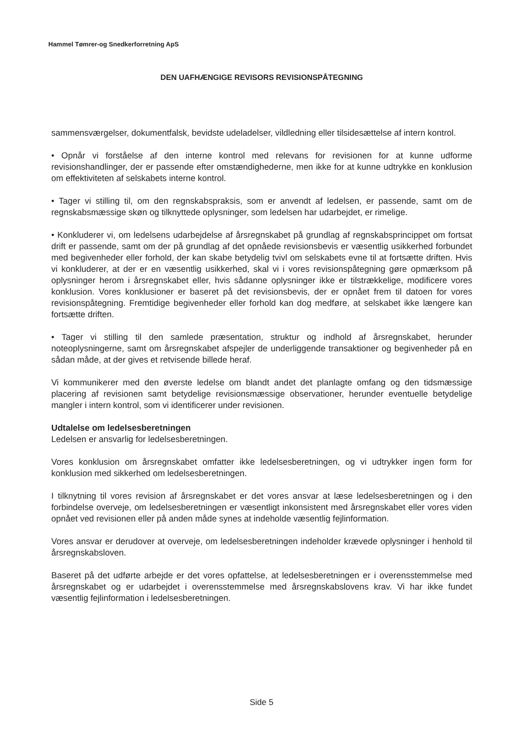Hammel Tømrer-og Snedkerforretning ApS
DEN UAFHÆNGIGE REVISORS REVISIONSPÅTEGNING
sammensværgelser, dokumentfalsk, bevidste udeladelser, vildledning eller tilsidesættelse af intern kontrol.
• Opnår vi forståelse af den interne kontrol med relevans for revisionen for at kunne udforme revisionshandlinger, der er passende efter omstændighederne, men ikke for at kunne udtrykke en konklusion om effektiviteten af selskabets interne kontrol.
• Tager vi stilling til, om den regnskabspraksis, som er anvendt af ledelsen, er passende, samt om de regnskabsmæssige skøn og tilknyttede oplysninger, som ledelsen har udarbejdet, er rimelige.
• Konkluderer vi, om ledelsens udarbejdelse af årsregnskabet på grundlag af regnskabsprincippet om fortsat drift er passende, samt om der på grundlag af det opnåede revisionsbevis er væsentlig usikkerhed forbundet med begivenheder eller forhold, der kan skabe betydelig tvivl om selskabets evne til at fortsætte driften. Hvis vi konkluderer, at der er en væsentlig usikkerhed, skal vi i vores revisionspåtegning gøre opmærksom på oplysninger herom i årsregnskabet eller, hvis sådanne oplysninger ikke er tilstrækkelige, modificere vores konklusion. Vores konklusioner er baseret på det revisionsbevis, der er opnået frem til datoen for vores revisionspåtegning. Fremtidige begivenheder eller forhold kan dog medføre, at selskabet ikke længere kan fortsætte driften.
• Tager vi stilling til den samlede præsentation, struktur og indhold af årsregnskabet, herunder noteoplysningerne, samt om årsregnskabet afspejler de underliggende transaktioner og begivenheder på en sådan måde, at der gives et retvisende billede heraf.
Vi kommunikerer med den øverste ledelse om blandt andet det planlagte omfang og den tidsmæssige placering af revisionen samt betydelige revisionsmæssige observationer, herunder eventuelle betydelige mangler i intern kontrol, som vi identificerer under revisionen.
Udtalelse om ledelsesberetningen
Ledelsen er ansvarlig for ledelsesberetningen.
Vores konklusion om årsregnskabet omfatter ikke ledelsesberetningen, og vi udtrykker ingen form for konklusion med sikkerhed om ledelsesberetningen.
I tilknytning til vores revision af årsregnskabet er det vores ansvar at læse ledelsesberetningen og i den forbindelse overveje, om ledelsesberetningen er væsentligt inkonsistent med årsregnskabet eller vores viden opnået ved revisionen eller på anden måde synes at indeholde væsentlig fejlinformation.
Vores ansvar er derudover at overveje, om ledelsesberetningen indeholder krævede oplysninger i henhold til årsregnskabsloven.
Baseret på det udførte arbejde er det vores opfattelse, at ledelsesberetningen er i overensstemmelse med årsregnskabet og er udarbejdet i overensstemmelse med årsregnskabslovens krav. Vi har ikke fundet væsentlig fejlinformation i ledelsesberetningen.
Side 5